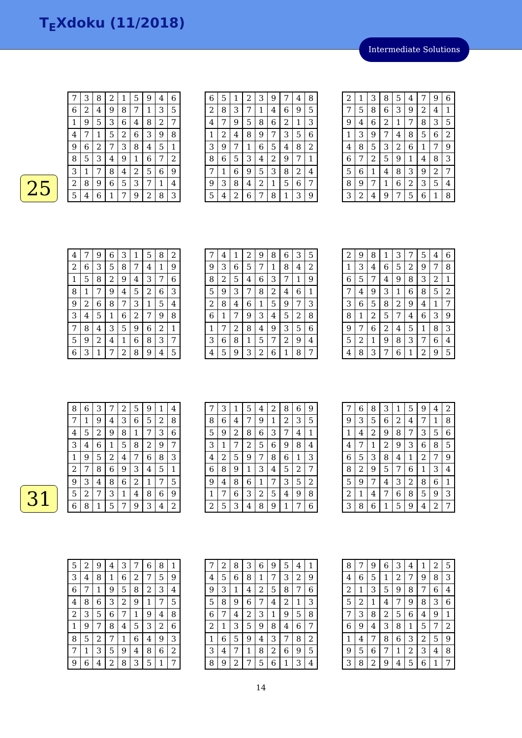T<sub>E</sub>Xdoku (11/2018)
Intermediate Solutions
25
| 7 | 3 | 8 | 2 | 1 | 5 | 9 | 4 | 6 |
| 6 | 2 | 4 | 9 | 8 | 7 | 1 | 3 | 5 |
| 1 | 9 | 5 | 3 | 6 | 4 | 8 | 2 | 7 |
| 4 | 7 | 1 | 5 | 2 | 6 | 3 | 9 | 8 |
| 9 | 6 | 2 | 7 | 3 | 8 | 4 | 5 | 1 |
| 8 | 5 | 3 | 4 | 9 | 1 | 6 | 7 | 2 |
| 3 | 1 | 7 | 8 | 4 | 2 | 5 | 6 | 9 |
| 2 | 8 | 9 | 6 | 5 | 3 | 7 | 1 | 4 |
| 5 | 4 | 6 | 1 | 7 | 9 | 2 | 8 | 3 |
| 6 | 5 | 1 | 2 | 3 | 9 | 7 | 4 | 8 |
| 2 | 8 | 3 | 7 | 1 | 4 | 6 | 9 | 5 |
| 4 | 7 | 9 | 5 | 8 | 6 | 2 | 1 | 3 |
| 1 | 2 | 4 | 8 | 9 | 7 | 3 | 5 | 6 |
| 3 | 9 | 7 | 1 | 6 | 5 | 4 | 8 | 2 |
| 8 | 6 | 5 | 3 | 4 | 2 | 9 | 7 | 1 |
| 7 | 1 | 6 | 9 | 5 | 3 | 8 | 2 | 4 |
| 9 | 3 | 8 | 4 | 2 | 1 | 5 | 6 | 7 |
| 5 | 4 | 2 | 6 | 7 | 8 | 1 | 3 | 9 |
| 2 | 1 | 3 | 8 | 5 | 4 | 7 | 9 | 6 |
| 7 | 5 | 8 | 6 | 3 | 9 | 2 | 4 | 1 |
| 9 | 4 | 6 | 2 | 1 | 7 | 8 | 3 | 5 |
| 1 | 3 | 9 | 7 | 4 | 8 | 5 | 6 | 2 |
| 4 | 8 | 5 | 3 | 2 | 6 | 1 | 7 | 9 |
| 6 | 7 | 2 | 5 | 9 | 1 | 4 | 8 | 3 |
| 5 | 6 | 1 | 4 | 8 | 3 | 9 | 2 | 7 |
| 8 | 9 | 7 | 1 | 6 | 2 | 3 | 5 | 4 |
| 3 | 2 | 4 | 9 | 7 | 5 | 6 | 1 | 8 |
| 4 | 7 | 9 | 6 | 3 | 1 | 5 | 8 | 2 |
| 2 | 6 | 3 | 5 | 8 | 7 | 4 | 1 | 9 |
| 1 | 5 | 8 | 2 | 9 | 4 | 3 | 7 | 6 |
| 8 | 1 | 7 | 9 | 4 | 5 | 2 | 6 | 3 |
| 9 | 2 | 6 | 8 | 7 | 3 | 1 | 5 | 4 |
| 3 | 4 | 5 | 1 | 6 | 2 | 7 | 9 | 8 |
| 7 | 8 | 4 | 3 | 5 | 9 | 6 | 2 | 1 |
| 5 | 9 | 2 | 4 | 1 | 6 | 8 | 3 | 7 |
| 6 | 3 | 1 | 7 | 2 | 8 | 9 | 4 | 5 |
| 7 | 4 | 1 | 2 | 9 | 8 | 6 | 3 | 5 |
| 9 | 3 | 6 | 5 | 7 | 1 | 8 | 4 | 2 |
| 8 | 2 | 5 | 4 | 6 | 3 | 7 | 1 | 9 |
| 5 | 9 | 3 | 7 | 8 | 2 | 4 | 6 | 1 |
| 2 | 8 | 4 | 6 | 1 | 5 | 9 | 7 | 3 |
| 6 | 1 | 7 | 9 | 3 | 4 | 5 | 2 | 8 |
| 1 | 7 | 2 | 8 | 4 | 9 | 3 | 5 | 6 |
| 3 | 6 | 8 | 1 | 5 | 7 | 2 | 9 | 4 |
| 4 | 5 | 9 | 3 | 2 | 6 | 1 | 8 | 7 |
| 2 | 9 | 8 | 1 | 3 | 7 | 5 | 4 | 6 |
| 1 | 3 | 4 | 6 | 5 | 2 | 9 | 7 | 8 |
| 6 | 5 | 7 | 4 | 9 | 8 | 3 | 2 | 1 |
| 7 | 4 | 9 | 3 | 1 | 6 | 8 | 5 | 2 |
| 3 | 6 | 5 | 8 | 2 | 9 | 4 | 1 | 7 |
| 8 | 1 | 2 | 5 | 7 | 4 | 6 | 3 | 9 |
| 9 | 7 | 6 | 2 | 4 | 5 | 1 | 8 | 3 |
| 5 | 2 | 1 | 9 | 8 | 3 | 7 | 6 | 4 |
| 4 | 8 | 3 | 7 | 6 | 1 | 2 | 9 | 5 |
31
| 8 | 6 | 3 | 7 | 2 | 5 | 9 | 1 | 4 |
| 7 | 1 | 9 | 4 | 3 | 6 | 5 | 2 | 8 |
| 4 | 5 | 2 | 9 | 8 | 1 | 7 | 3 | 6 |
| 3 | 4 | 6 | 1 | 5 | 8 | 2 | 9 | 7 |
| 1 | 9 | 5 | 2 | 4 | 7 | 6 | 8 | 3 |
| 2 | 7 | 8 | 6 | 9 | 3 | 4 | 5 | 1 |
| 9 | 3 | 4 | 8 | 6 | 2 | 1 | 7 | 5 |
| 5 | 2 | 7 | 3 | 1 | 4 | 8 | 6 | 9 |
| 6 | 8 | 1 | 5 | 7 | 9 | 3 | 4 | 2 |
| 7 | 3 | 1 | 5 | 4 | 2 | 8 | 6 | 9 |
| 8 | 6 | 4 | 7 | 9 | 1 | 2 | 3 | 5 |
| 5 | 9 | 2 | 8 | 6 | 3 | 7 | 4 | 1 |
| 3 | 1 | 7 | 2 | 5 | 6 | 9 | 8 | 4 |
| 4 | 2 | 5 | 9 | 7 | 8 | 6 | 1 | 3 |
| 6 | 8 | 9 | 1 | 3 | 4 | 5 | 2 | 7 |
| 9 | 4 | 8 | 6 | 1 | 7 | 3 | 5 | 2 |
| 1 | 7 | 6 | 3 | 2 | 5 | 4 | 9 | 8 |
| 2 | 5 | 3 | 4 | 8 | 9 | 1 | 7 | 6 |
| 7 | 6 | 8 | 3 | 1 | 5 | 9 | 4 | 2 |
| 9 | 3 | 5 | 6 | 2 | 4 | 7 | 1 | 8 |
| 1 | 4 | 2 | 9 | 8 | 7 | 3 | 5 | 6 |
| 4 | 7 | 1 | 2 | 9 | 3 | 6 | 8 | 5 |
| 6 | 5 | 3 | 8 | 4 | 1 | 2 | 7 | 9 |
| 8 | 2 | 9 | 5 | 7 | 6 | 1 | 3 | 4 |
| 5 | 9 | 7 | 4 | 3 | 2 | 8 | 6 | 1 |
| 2 | 1 | 4 | 7 | 6 | 8 | 5 | 9 | 3 |
| 3 | 8 | 6 | 1 | 5 | 9 | 4 | 2 | 7 |
| 5 | 2 | 9 | 4 | 3 | 7 | 6 | 8 | 1 |
| 3 | 4 | 8 | 1 | 6 | 2 | 7 | 5 | 9 |
| 6 | 7 | 1 | 9 | 5 | 8 | 2 | 3 | 4 |
| 4 | 8 | 6 | 3 | 2 | 9 | 1 | 7 | 5 |
| 2 | 3 | 5 | 6 | 7 | 1 | 9 | 4 | 8 |
| 1 | 9 | 7 | 8 | 4 | 5 | 3 | 2 | 6 |
| 8 | 5 | 2 | 7 | 1 | 6 | 4 | 9 | 3 |
| 7 | 1 | 3 | 5 | 9 | 4 | 8 | 6 | 2 |
| 9 | 6 | 4 | 2 | 8 | 3 | 5 | 1 | 7 |
| 7 | 2 | 8 | 3 | 6 | 9 | 5 | 4 | 1 |
| 4 | 5 | 6 | 8 | 1 | 7 | 3 | 2 | 9 |
| 9 | 3 | 1 | 4 | 2 | 5 | 8 | 7 | 6 |
| 5 | 8 | 9 | 6 | 7 | 4 | 2 | 1 | 3 |
| 6 | 7 | 4 | 2 | 3 | 1 | 9 | 5 | 8 |
| 2 | 1 | 3 | 5 | 9 | 8 | 4 | 6 | 7 |
| 1 | 6 | 5 | 9 | 4 | 3 | 7 | 8 | 2 |
| 3 | 4 | 7 | 1 | 8 | 2 | 6 | 9 | 5 |
| 8 | 9 | 2 | 7 | 5 | 6 | 1 | 3 | 4 |
| 8 | 7 | 9 | 6 | 3 | 4 | 1 | 2 | 5 |
| 4 | 6 | 5 | 1 | 2 | 7 | 9 | 8 | 3 |
| 2 | 1 | 3 | 5 | 9 | 8 | 7 | 6 | 4 |
| 5 | 2 | 1 | 4 | 7 | 9 | 8 | 3 | 6 |
| 7 | 3 | 8 | 2 | 5 | 6 | 4 | 9 | 1 |
| 6 | 9 | 4 | 3 | 8 | 1 | 5 | 7 | 2 |
| 1 | 4 | 7 | 8 | 6 | 3 | 2 | 5 | 9 |
| 9 | 5 | 6 | 7 | 1 | 2 | 3 | 4 | 8 |
| 3 | 8 | 2 | 9 | 4 | 5 | 6 | 1 | 7 |
14